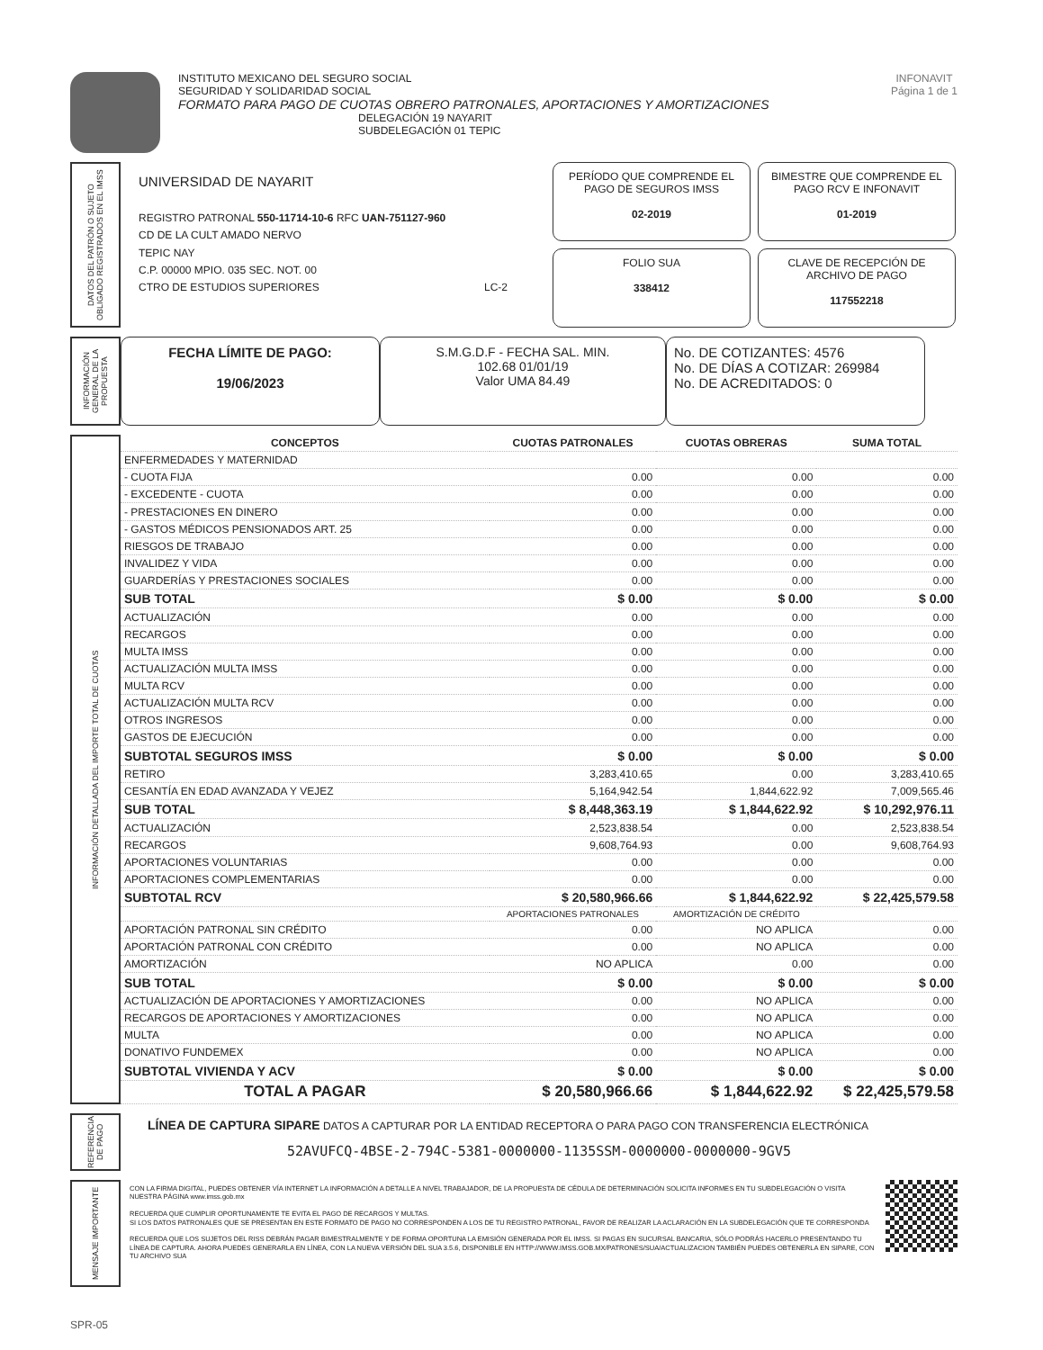INSTITUTO MEXICANO DEL SEGURO SOCIAL
SEGURIDAD Y SOLIDARIDAD SOCIAL
FORMATO PARA PAGO DE CUOTAS OBRERO PATRONALES, APORTACIONES Y AMORTIZACIONES
DELEGACIÓN 19 NAYARIT
SUBDELEGACIÓN 01 TEPIC
INFONAVIT
Página 1 de 1
DATOS DEL PATRÓN O SUJETO OBLIGADO REGISTRADOS EN EL IMSS
UNIVERSIDAD DE NAYARIT
REGISTRO PATRONAL 550-11714-10-6 RFC UAN-751127-960
CD DE LA CULT AMADO NERVO
TEPIC NAY
C.P. 00000 MPIO. 035 SEC. NOT. 00
CTRO DE ESTUDIOS SUPERIORES LC-2
PERÍODO QUE COMPRENDE EL PAGO DE SEGUROS IMSS
02-2019
BIMESTRE QUE COMPRENDE EL PAGO RCV E INFONAVIT
01-2019
FOLIO SUA
338412
CLAVE DE RECEPCIÓN DE ARCHIVO DE PAGO
117552218
INFORMACIÓN GENERAL DE LA PROPUESTA
FECHA LÍMITE DE PAGO:
19/06/2023
S.M.G.D.F - FECHA SAL. MIN.
102.68 01/01/19
Valor UMA 84.49
No. DE COTIZANTES: 4576
No. DE DÍAS A COTIZAR: 269984
No. DE ACREDITADOS: 0
INFORMACIÓN DETALLADA DEL IMPORTE TOTAL DE CUOTAS
| CONCEPTOS | CUOTAS PATRONALES | CUOTAS OBRERAS | SUMA TOTAL |
| --- | --- | --- | --- |
| ENFERMEDADES Y MATERNIDAD | | | |
| - CUOTA FIJA | 0.00 | 0.00 | 0.00 |
| - EXCEDENTE - CUOTA | 0.00 | 0.00 | 0.00 |
| - PRESTACIONES EN DINERO | 0.00 | 0.00 | 0.00 |
| - GASTOS MÉDICOS PENSIONADOS ART. 25 | 0.00 | 0.00 | 0.00 |
| RIESGOS DE TRABAJO | 0.00 | 0.00 | 0.00 |
| INVALIDEZ Y VIDA | 0.00 | 0.00 | 0.00 |
| GUARDERÍAS Y PRESTACIONES SOCIALES | 0.00 | 0.00 | 0.00 |
| SUB TOTAL | $ 0.00 | $ 0.00 | $ 0.00 |
| ACTUALIZACIÓN | 0.00 | 0.00 | 0.00 |
| RECARGOS | 0.00 | 0.00 | 0.00 |
| MULTA IMSS | 0.00 | 0.00 | 0.00 |
| ACTUALIZACIÓN MULTA IMSS | 0.00 | 0.00 | 0.00 |
| MULTA RCV | 0.00 | 0.00 | 0.00 |
| ACTUALIZACIÓN MULTA RCV | 0.00 | 0.00 | 0.00 |
| OTROS INGRESOS | 0.00 | 0.00 | 0.00 |
| GASTOS DE EJECUCIÓN | 0.00 | 0.00 | 0.00 |
| SUBTOTAL SEGUROS IMSS | $ 0.00 | $ 0.00 | $ 0.00 |
| RETIRO | 3,283,410.65 | 0.00 | 3,283,410.65 |
| CESANTÍA EN EDAD AVANZADA Y VEJEZ | 5,164,942.54 | 1,844,622.92 | 7,009,565.46 |
| SUB TOTAL | $ 8,448,363.19 | $ 1,844,622.92 | $ 10,292,976.11 |
| ACTUALIZACIÓN | 2,523,838.54 | 0.00 | 2,523,838.54 |
| RECARGOS | 9,608,764.93 | 0.00 | 9,608,764.93 |
| APORTACIONES VOLUNTARIAS | 0.00 | 0.00 | 0.00 |
| APORTACIONES COMPLEMENTARIAS | 0.00 | 0.00 | 0.00 |
| SUBTOTAL RCV | $ 20,580,966.66 | $ 1,844,622.92 | $ 22,425,579.58 |
| | APORTACIONES PATRONALES | AMORTIZACIÓN DE CRÉDITO | |
| APORTACIÓN PATRONAL SIN CRÉDITO | 0.00 | NO APLICA | 0.00 |
| APORTACIÓN PATRONAL CON CRÉDITO | 0.00 | NO APLICA | 0.00 |
| AMORTIZACIÓN | NO APLICA | 0.00 | 0.00 |
| SUB TOTAL | $ 0.00 | $ 0.00 | $ 0.00 |
| ACTUALIZACIÓN DE APORTACIONES Y AMORTIZACIONES | 0.00 | NO APLICA | 0.00 |
| RECARGOS DE APORTACIONES Y AMORTIZACIONES | 0.00 | NO APLICA | 0.00 |
| MULTA | 0.00 | NO APLICA | 0.00 |
| DONATIVO FUNDEMEX | 0.00 | NO APLICA | 0.00 |
| SUBTOTAL VIVIENDA Y ACV | $ 0.00 | $ 0.00 | $ 0.00 |
| TOTAL A PAGAR | $ 20,580,966.66 | $ 1,844,622.92 | $ 22,425,579.58 |
REFERENCIA DE PAGO
LÍNEA DE CAPTURA SIPARE DATOS A CAPTURAR POR LA ENTIDAD RECEPTORA O PARA PAGO CON TRANSFERENCIA ELECTRÓNICA
52AVUFCQ-4BSE-2-794C-5381-0000000-1135SSM-0000000-0000000-9GV5
MENSAJE IMPORTANTE
CON LA FIRMA DIGITAL, PUEDES OBTENER VÍA INTERNET LA INFORMACIÓN A DETALLE A NIVEL TRABAJADOR, DE LA PROPUESTA DE CÉDULA DE DETERMINACIÓN SOLICITA INFORMES EN TU SUBDELEGACIÓN O VISITA NUESTRA PÁGINA www.imss.gob.mx
RECUERDA QUE CUMPLIR OPORTUNAMENTE TE EVITA EL PAGO DE RECARGOS Y MULTAS.
SI LOS DATOS PATRONALES QUE SE PRESENTAN EN ESTE FORMATO DE PAGO NO CORRESPONDEN A LOS DE TU REGISTRO PATRONAL, FAVOR DE REALIZAR LA ACLARACIÓN EN LA SUBDELEGACIÓN QUE TE CORRESPONDA
RECUERDA QUE LOS SUJETOS DEL RISS DEBRÁN PAGAR BIMESTRALMENTE Y DE FORMA OPORTUNA LA EMISIÓN GENERADA POR EL IMSS. SI PAGAS EN SUCURSAL BANCARIA, SÓLO PODRÁS HACERLO PRESENTANDO TU LÍNEA DE CAPTURA. AHORA PUEDES GENERARLA EN LÍNEA, CON LA NUEVA VERSIÓN DEL SUA 3.5.6, DISPONIBLE EN HTTP://WWW.IMSS.GOB.MX/PATRONES/SUA/ACTUALIZACION TAMBIÉN PUEDES OBTENERLA EN SIPARE, CON TU ARCHIVO SUA
SPR-05